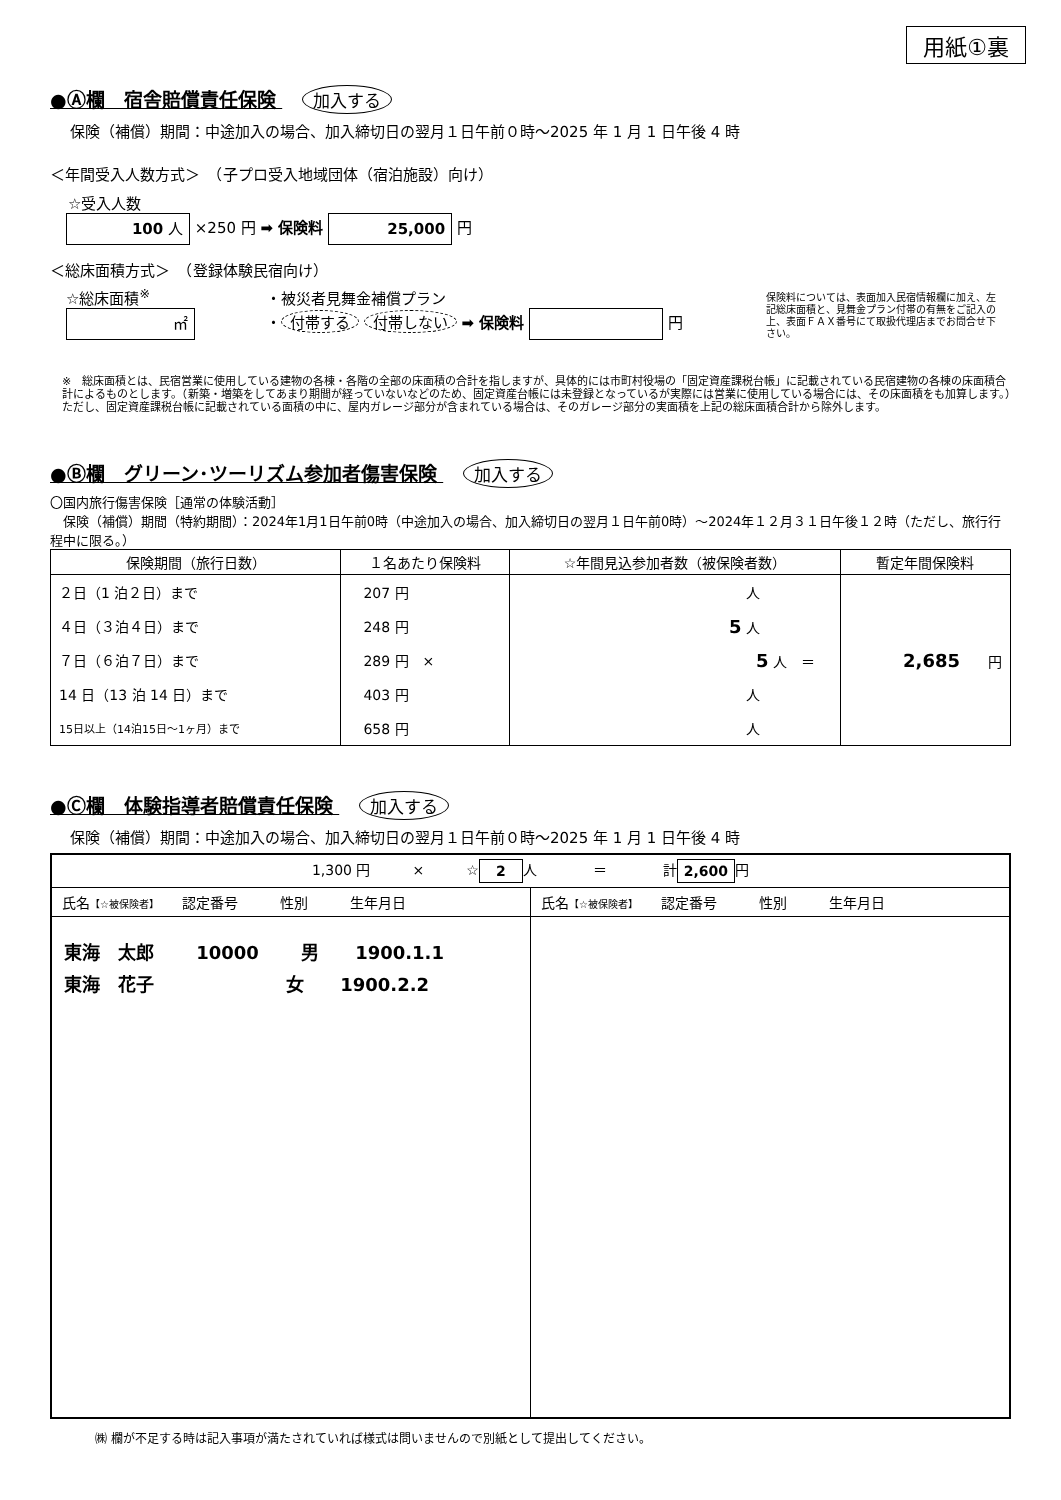用紙①裏
●Ⓐ欄　宿舎賠償責任保険 加入する
保険（補償）期間：中途加入の場合、加入締切日の翌月１日午前０時～2025 年 1 月 1 日午後 4 時
＜年間受入人数方式＞　（子プロ受入地域団体（宿泊施設）向け）
☆受入人数
100 人 ×250 円 ➡ 保険料 25,000 円
＜総床面積方式＞　（登録体験民宿向け）
☆総床面積<sup>※</sup>
㎡
・被災者見舞金補償プラン
・ 付帯する 付帯しない ➡ 保険料 円
保険料については、表面加入民宿情報欄に加え、左記総床面積と、見舞金プラン付帯の有無をご記入の上、表面ＦＡＸ番号にて取扱代理店までお問合せ下さい。
※　総床面積とは、民宿営業に使用している建物の各棟・各階の全部の床面積の合計を指しますが、具体的には市町村役場の「固定資産課税台帳」に記載されている民宿建物の各棟の床面積合計によるものとします。（新築・増築をしてあまり期間が経っていないなどのため、固定資産台帳には未登録となっているが実際には営業に使用している場合には、その床面積をも加算します。）ただし、固定資産課税台帳に記載されている面積の中に、屋内ガレージ部分が含まれている場合は、そのガレージ部分の実面積を上記の総床面積合計から除外します。
●Ⓑ欄　グリーン･ツーリズム参加者傷害保険 加入する
〇国内旅行傷害保険［通常の体験活動］
　保険（補償）期間（特約期間）：2024年1月1日午前0時（中途加入の場合、加入締切日の翌月１日午前0時）～2024年１２月３１日午後１２時（ただし、旅行行程中に限る。）
| 保険期間（旅行日数） | １名あたり保険料 | ☆年間見込参加者数（被保険者数） | 暫定年間保険料 |
| --- | --- | --- | --- |
| ２日（1 泊２日）まで | 207 円 | 人 | |
| ４日（３泊４日）まで | 248 円 | 5 人 | |
| ７日（６泊７日）まで | 289 円 × | 5 人 ＝ | 2,685 円 |
| 14 日（13 泊 14 日）まで | 403 円 | 人 | |
| 15日以上（14泊15日～1ヶ月）まで | 658 円 | 人 | |
●Ⓒ欄　体験指導者賠償責任保険 加入する
保険（補償）期間：中途加入の場合、加入締切日の翌月１日午前０時～2025 年 1 月 1 日午後 4 時
| 1,300 円 × ☆ 2 人 ＝ 計 2,600 円 | |
| 氏名 【☆被保険者】 認定番号 性別 生年月日 | 氏名 【☆被保険者】 認定番号 性別 生年月日 |
| 東海 太郎 10000 男 1900.1.1 東海 花子 女 1900.2.2 | |
㈱ 欄が不足する時は記入事項が満たされていれば様式は問いませんので別紙として提出してください。